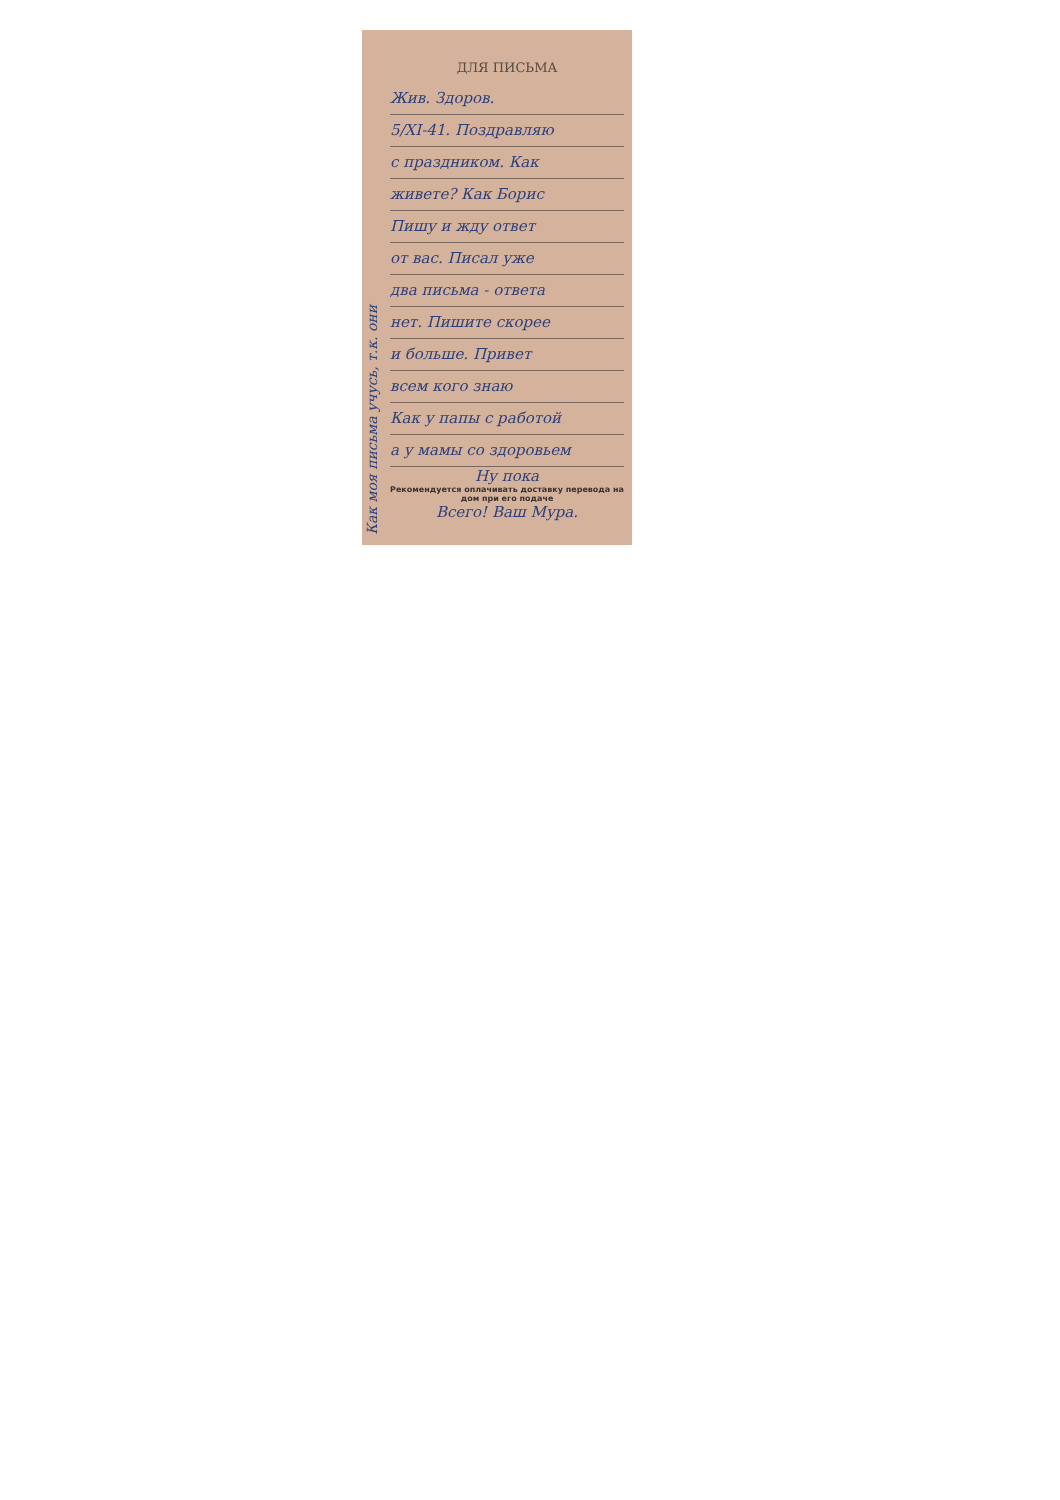Как моя письма учусь, т.к. они
ДЛЯ ПИСЬМА
Жив. Здоров.
5/XI-41. Поздравляю
с праздником. Как
живете? Как Борис
Пишу и жду ответ
от вас. Писал уже
два письма - ответа
нет. Пишите скорее
и больше. Привет
всем кого знаю
Как у папы с работой
а у мамы со здоровьем
Ну пока
Рекомендуется оплачивать доставку перевода на дом при его подаче
Всего! Ваш Мура.